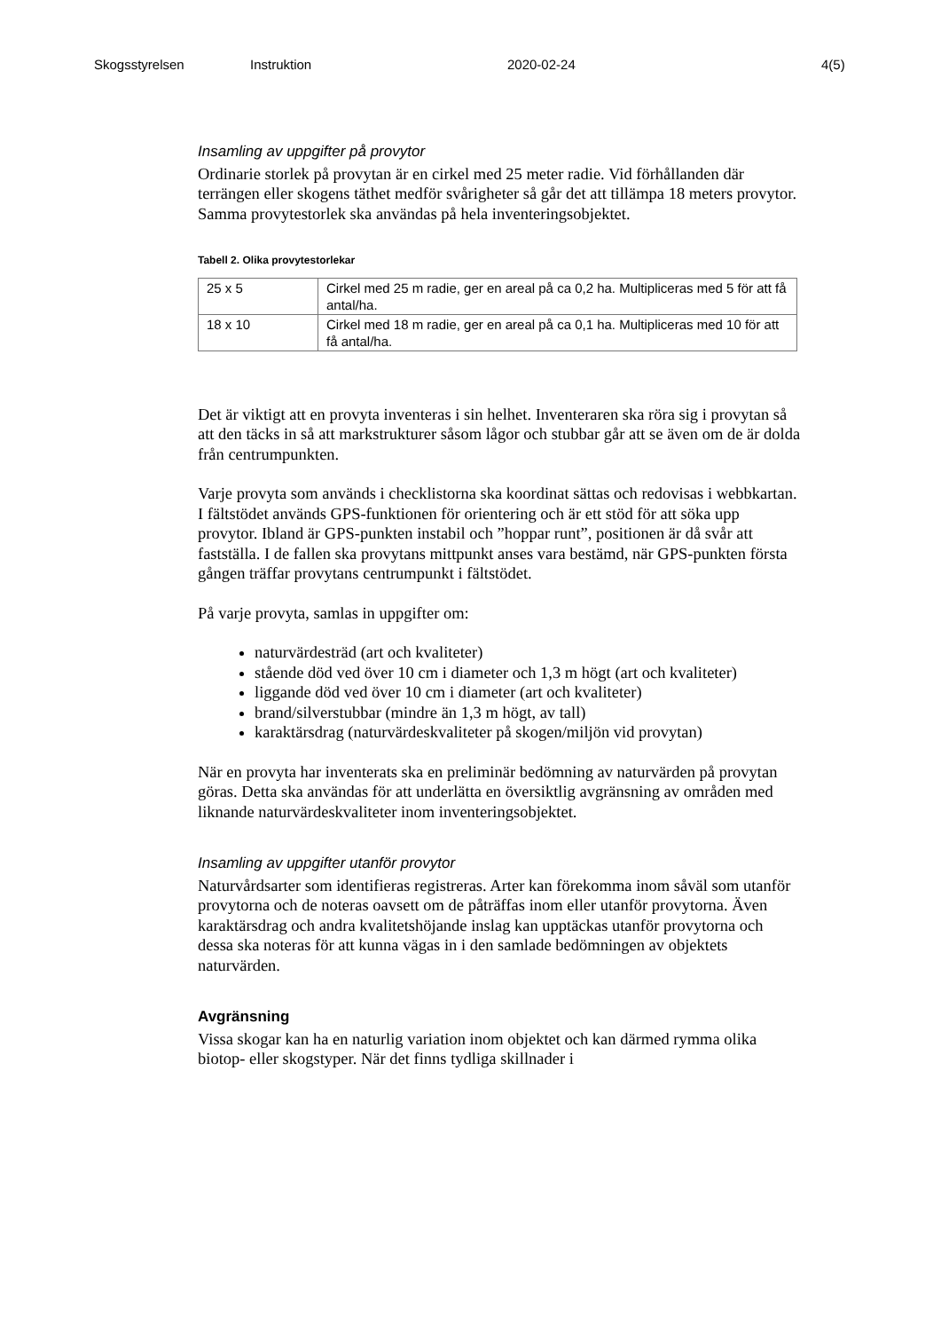Skogsstyrelsen Instruktion 2020-02-24 4(5)
Insamling av uppgifter på provytor
Ordinarie storlek på provytan är en cirkel med 25 meter radie. Vid förhållanden där terrängen eller skogens täthet medför svårigheter så går det att tillämpa 18 meters provytor. Samma provytestorlek ska användas på hela inventeringsobjektet.
Tabell 2. Olika provytestorlekar
| 25 x 5 | Cirkel med 25 m radie, ger en areal på ca 0,2 ha. Multipliceras med 5 för att få antal/ha. |
| 18 x 10 | Cirkel med 18 m radie, ger en areal på ca 0,1 ha. Multipliceras med 10 för att få antal/ha. |
Det är viktigt att en provyta inventeras i sin helhet. Inventeraren ska röra sig i provytan så att den täcks in så att markstrukturer såsom lågor och stubbar går att se även om de är dolda från centrumpunkten.
Varje provyta som används i checklistorna ska koordinat sättas och redovisas i webbkartan. I fältstödet används GPS-funktionen för orientering och är ett stöd för att söka upp provytor. Ibland är GPS-punkten instabil och ”hoppar runt”, positionen är då svår att fastställa. I de fallen ska provytans mittpunkt anses vara bestämd, när GPS-punkten första gången träffar provytans centrumpunkt i fältstödet.
På varje provyta, samlas in uppgifter om:
naturvärdesträd (art och kvaliteter)
stående död ved över 10 cm i diameter och 1,3 m högt (art och kvaliteter)
liggande död ved över 10 cm i diameter (art och kvaliteter)
brand/silverstubbar (mindre än 1,3 m högt, av tall)
karaktärsdrag (naturvärdeskvaliteter på skogen/miljön vid provytan)
När en provyta har inventerats ska en preliminär bedömning av naturvärden på provytan göras. Detta ska användas för att underlätta en översiktlig avgränsning av områden med liknande naturvärdeskvaliteter inom inventeringsobjektet.
Insamling av uppgifter utanför provytor
Naturvårdsarter som identifieras registreras. Arter kan förekomma inom såväl som utanför provytorna och de noteras oavsett om de påträffas inom eller utanför provytorna. Även karaktärsdrag och andra kvalitetshöjande inslag kan upptäckas utanför provytorna och dessa ska noteras för att kunna vägas in i den samlade bedömningen av objektets naturvärden.
Avgränsning
Vissa skogar kan ha en naturlig variation inom objektet och kan därmed rymma olika biotop- eller skogstyper. När det finns tydliga skillnader i